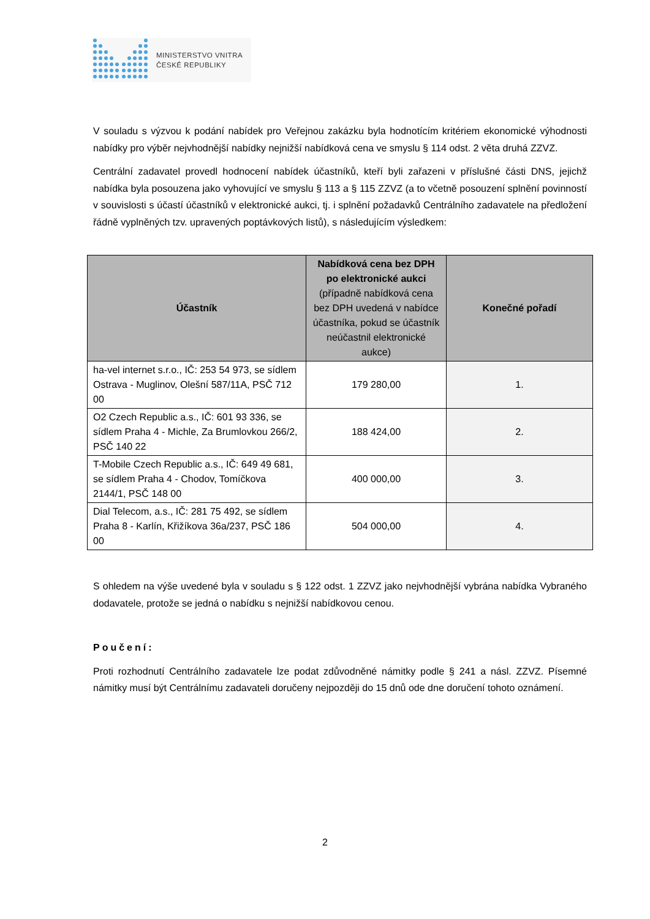MINISTERSTVO VNITRA
ČESKÉ REPUBLIKY
V souladu s výzvou k podání nabídek pro Veřejnou zakázku byla hodnotícím kritériem ekonomické výhodnosti nabídky pro výběr nejvhodnější nabídky nejnižší nabídková cena ve smyslu § 114 odst. 2 věta druhá ZZVZ.
Centrální zadavatel provedl hodnocení nabídek účastníků, kteří byli zařazeni v příslušné části DNS, jejichž nabídka byla posouzena jako vyhovující ve smyslu § 113 a § 115 ZZVZ (a to včetně posouzení splnění povinností v souvislosti s účastí účastníků v elektronické aukci, tj. i splnění požadavků Centrálního zadavatele na předložení řádně vyplněných tzv. upravených poptávkových listů), s následujícím výsledkem:
| Účastník | Nabídková cena bez DPH po elektronické aukci (případně nabídková cena bez DPH uvedená v nabídce účastníka, pokud se účastník neúčastnil elektronické aukce) | Konečné pořadí |
| --- | --- | --- |
| ha-vel internet s.r.o., IČ: 253 54 973, se sídlem Ostrava - Muglinov, Olešní 587/11A, PSČ 712 00 | 179 280,00 | 1. |
| O2 Czech Republic a.s., IČ: 601 93 336, se sídlem Praha 4 - Michle, Za Brumlovkou 266/2, PSČ 140 22 | 188 424,00 | 2. |
| T-Mobile Czech Republic a.s., IČ: 649 49 681, se sídlem Praha 4 - Chodov, Tomíčkova 2144/1, PSČ 148 00 | 400 000,00 | 3. |
| Dial Telecom, a.s., IČ: 281 75 492, se sídlem Praha 8 - Karlín, Křižíkova 36a/237, PSČ 186 00 | 504 000,00 | 4. |
S ohledem na výše uvedené byla v souladu s § 122 odst. 1 ZZVZ jako nejvhodnější vybrána nabídka Vybraného dodavatele, protože se jedná o nabídku s nejnižší nabídkovou cenou.
Poučení:
Proti rozhodnutí Centrálního zadavatele lze podat zdůvodněné námitky podle § 241 a násl. ZZVZ. Písemné námitky musí být Centrálnímu zadavateli doručeny nejpozději do 15 dnů ode dne doručení tohoto oznámení.
2